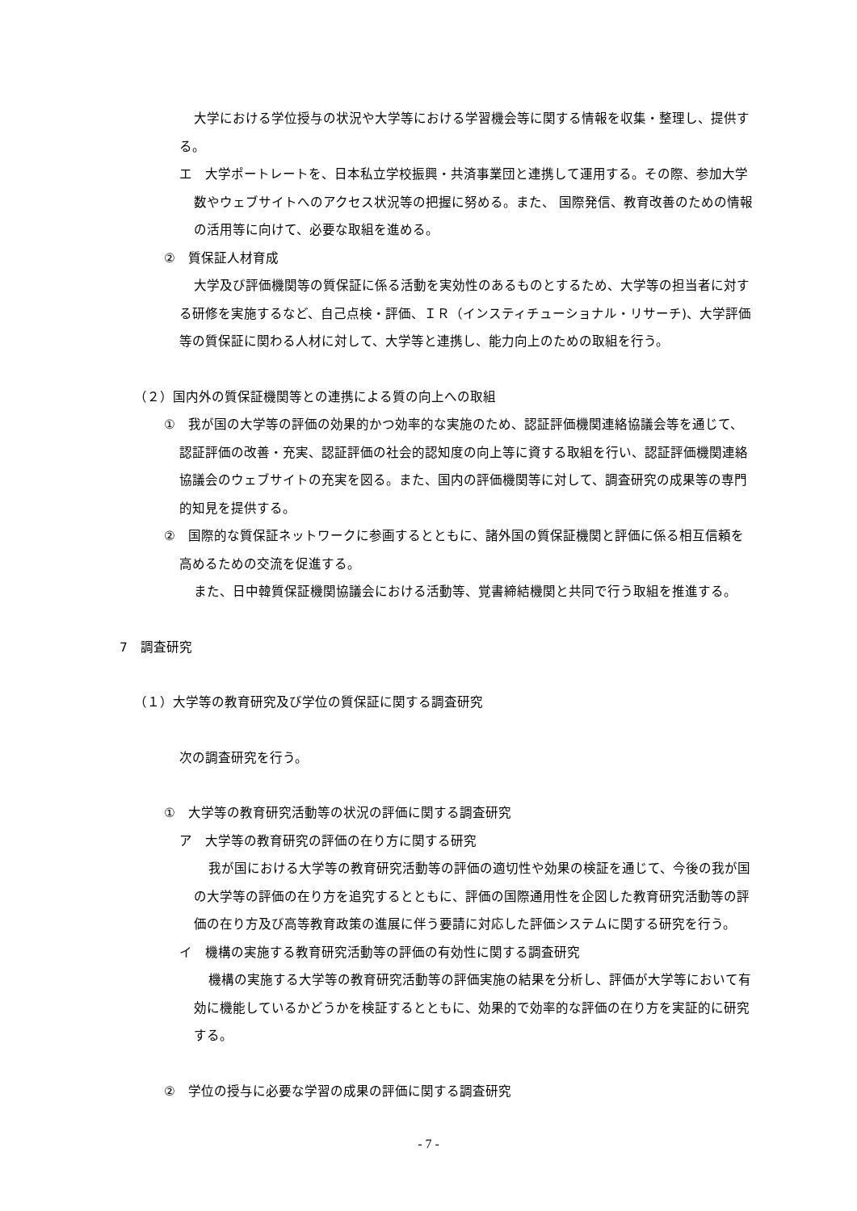大学における学位授与の状況や大学等における学習機会等に関する情報を収集・整理し、提供する。
エ　大学ポートレートを、日本私立学校振興・共済事業団と連携して運用する。その際、参加大学数やウェブサイトへのアクセス状況等の把握に努める。また、 国際発信、教育改善のための情報の活用等に向けて、必要な取組を進める。
②　質保証人材育成
大学及び評価機関等の質保証に係る活動を実効性のあるものとするため、大学等の担当者に対する研修を実施するなど、自己点検・評価、ＩＲ（インスティチューショナル・リサーチ)、大学評価等の質保証に関わる人材に対して、大学等と連携し、能力向上のための取組を行う。
（２）国内外の質保証機関等との連携による質の向上への取組
①　我が国の大学等の評価の効果的かつ効率的な実施のため、認証評価機関連絡協議会等を通じて、認証評価の改善・充実、認証評価の社会的認知度の向上等に資する取組を行い、認証評価機関連絡協議会のウェブサイトの充実を図る。また、国内の評価機関等に対して、調査研究の成果等の専門的知見を提供する。
②　国際的な質保証ネットワークに参画するとともに、諸外国の質保証機関と評価に係る相互信頼を高めるための交流を促進する。
また、日中韓質保証機関協議会における活動等、覚書締結機関と共同で行う取組を推進する。
7　調査研究
（１）大学等の教育研究及び学位の質保証に関する調査研究
次の調査研究を行う。
①　大学等の教育研究活動等の状況の評価に関する調査研究
ア　大学等の教育研究の評価の在り方に関する研究
我が国における大学等の教育研究活動等の評価の適切性や効果の検証を通じて、今後の我が国の大学等の評価の在り方を追究するとともに、評価の国際通用性を企図した教育研究活動等の評価の在り方及び高等教育政策の進展に伴う要請に対応した評価システムに関する研究を行う。
イ　機構の実施する教育研究活動等の評価の有効性に関する調査研究
機構の実施する大学等の教育研究活動等の評価実施の結果を分析し、評価が大学等において有効に機能しているかどうかを検証するとともに、効果的で効率的な評価の在り方を実証的に研究する。
②　学位の授与に必要な学習の成果の評価に関する調査研究
- 7 -